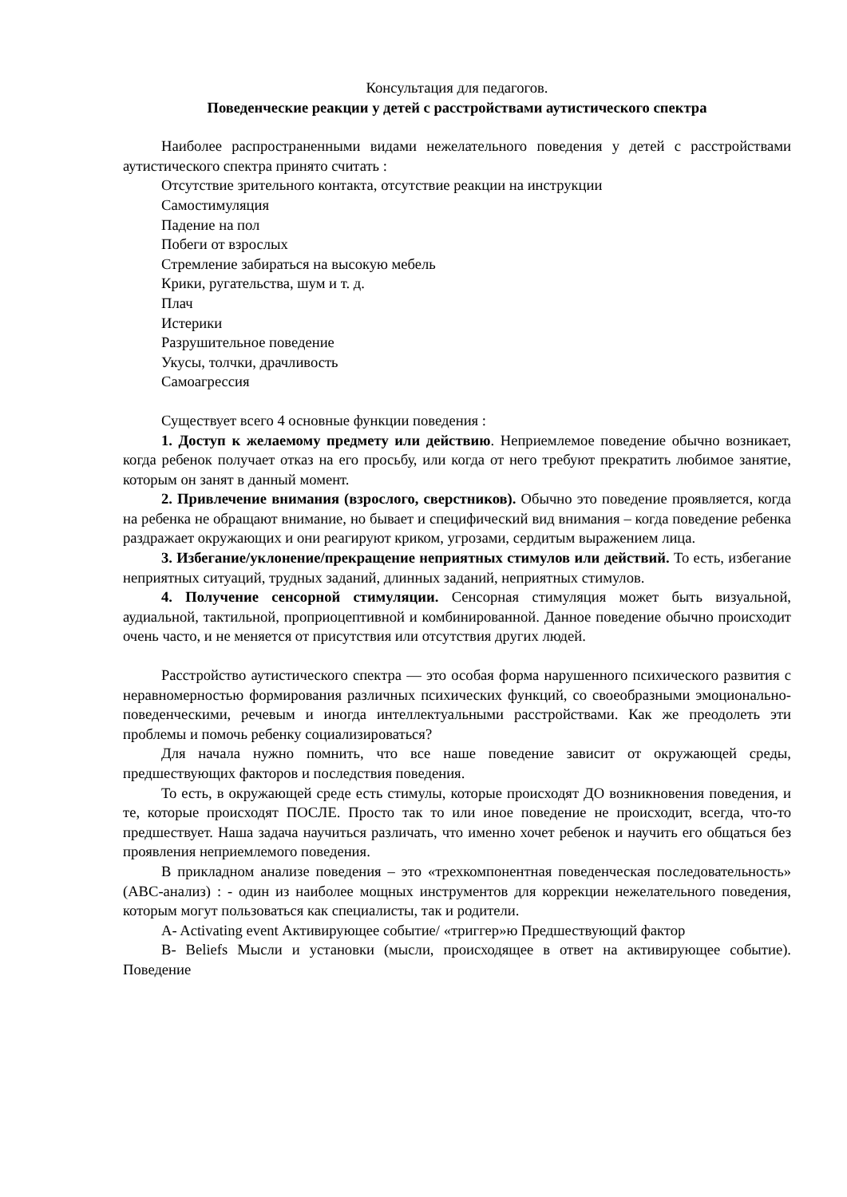Консультация для педагогов.
Поведенческие реакции у детей с расстройствами аутистического спектра
Наиболее распространенными видами нежелательного поведения у детей с расстройствами аутистического спектра принято считать :
Отсутствие зрительного контакта, отсутствие реакции на инструкции
Самостимуляция
Падение на пол
Побеги от взрослых
Стремление забираться на высокую мебель
Крики, ругательства, шум и т. д.
Плач
Истерики
Разрушительное поведение
Укусы, толчки, драчливость
Самоагрессия
Существует всего 4 основные функции поведения :
1. Доступ к желаемому предмету или действию. Неприемлемое поведение обычно возникает, когда ребенок получает отказ на его просьбу, или когда от него требуют прекратить любимое занятие, которым он занят в данный момент.
2. Привлечение внимания (взрослого, сверстников). Обычно это поведение проявляется, когда на ребенка не обращают внимание, но бывает и специфический вид внимания – когда поведение ребенка раздражает окружающих и они реагируют криком, угрозами, сердитым выражением лица.
3. Избегание/уклонение/прекращение неприятных стимулов или действий. То есть, избегание неприятных ситуаций, трудных заданий, длинных заданий, неприятных стимулов.
4. Получение сенсорной стимуляции. Сенсорная стимуляция может быть визуальной, аудиальной, тактильной, проприоцептивной и комбинированной. Данное поведение обычно происходит очень часто, и не меняется от присутствия или отсутствия других людей.
Расстройство аутистического спектра — это особая форма нарушенного психического развития с неравномерностью формирования различных психических функций, со своеобразными эмоционально-поведенческими, речевым и иногда интеллектуальными расстройствами. Как же преодолеть эти проблемы и помочь ребенку социализироваться?
Для начала нужно помнить, что все наше поведение зависит от окружающей среды, предшествующих факторов и последствия поведения.
То есть, в окружающей среде есть стимулы, которые происходят ДО возникновения поведения, и те, которые происходят ПОСЛЕ. Просто так то или иное поведение не происходит, всегда, что-то предшествует. Наша задача научиться различать, что именно хочет ребенок и научить его общаться без проявления неприемлемого поведения.
В прикладном анализе поведения – это «трехкомпонентная поведенческая последовательность» (ABC-анализ) : - один из наиболее мощных инструментов для коррекции нежелательного поведения, которым могут пользоваться как специалисты, так и родители.
A- Activating event Активирующее событие/ «триггер»ю Предшествующий фактор
B- Beliefs Мысли и установки (мысли, происходящее в ответ на активирующее событие). Поведение